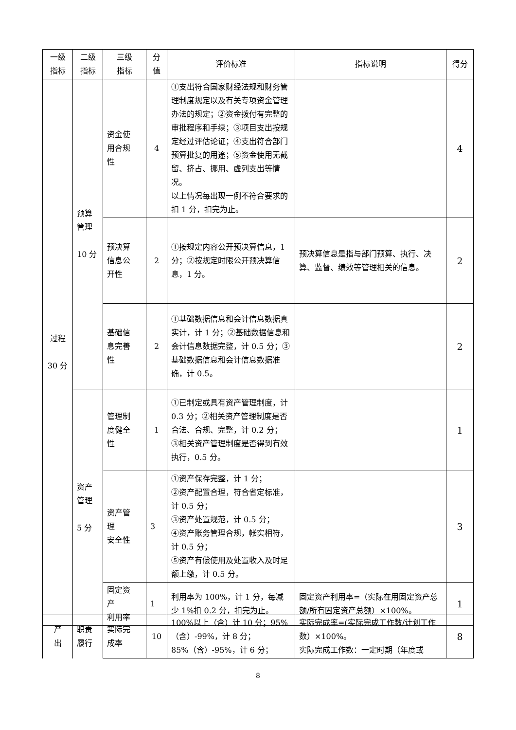| 一级 指标 | 二级 指标 | 三级 指标 | 分 值 | 评价标准 | 指标说明 | 得分 |
| --- | --- | --- | --- | --- | --- | --- |
| 过程 30 分 | 预算 管理 10 分 | 资金使 用合规 性 | 4 | ①支出符合国家财经法规和财务管理制度规定以及有关专项资金管理办法的规定；②资金拨付有完整的审批程序和手续；③项目支出按规定经过评估论证；④支出符合部门预算批复的用途；⑤资金使用无截留、挤占、挪用、虚列支出等情况。 以上情况每出现一例不符合要求的扣 1 分，扣完为止。 | | 4 |
| | | 预决算 信息公 开性 | 2 | ①按规定内容公开预决算信息，1 分；②按规定时限公开预决算信息，1 分。 | 预决算信息是指与部门预算、执行、决算、监督、绩效等管理相关的信息。 | 2 |
| | | 基础信 息完善 性 | 2 | ①基础数据信息和会计信息数据真实计，计 1 分；②基础数据信息和会计信息数据完整，计 0.5 分；③基础数据信息和会计信息数据准确，计 0.5。 | | 2 |
| | 资产 管理 5 分 | 管理制 度健全 性 | 1 | ①已制定或具有资产管理制度，计 0.3 分；②相关资产管理制度是否合法、合规、完整，计 0.2 分； ③相关资产管理制度是否得到有效执行，0.5 分。 | | 1 |
| | | 资产管 理 安全性 | 3 | ①资产保存完整，计 1 分； ②资产配置合理，符合省定标准，计 0.5 分； ③资产处置规范，计 0.5 分； ④资产账务管理合规，帐实相符，计 0.5 分； ⑤资产有偿使用及处置收入及时足额上缴，计 0.5 分。 | | 3 |
| | | 固定资 产 利用率 | 1 | 利用率为 100%，计 1 分，每减少 1%扣 0.2 分，扣完为止。 | 固定资产利用率=（实际在用固定资产总额/所有固定资产总额）×100%。 | 1 |
| 产 出 | 职责 履行 | 实际完 成率 | 10 | 100%以上（含）计 10 分；95%（含）-99%，计 8 分； 85%（含）-95%，计 6 分； | 实际完成率=(实际完成工作数/计划工作数）×100%。 实际完成工作数：一定时期（年度或 | 8 |
8